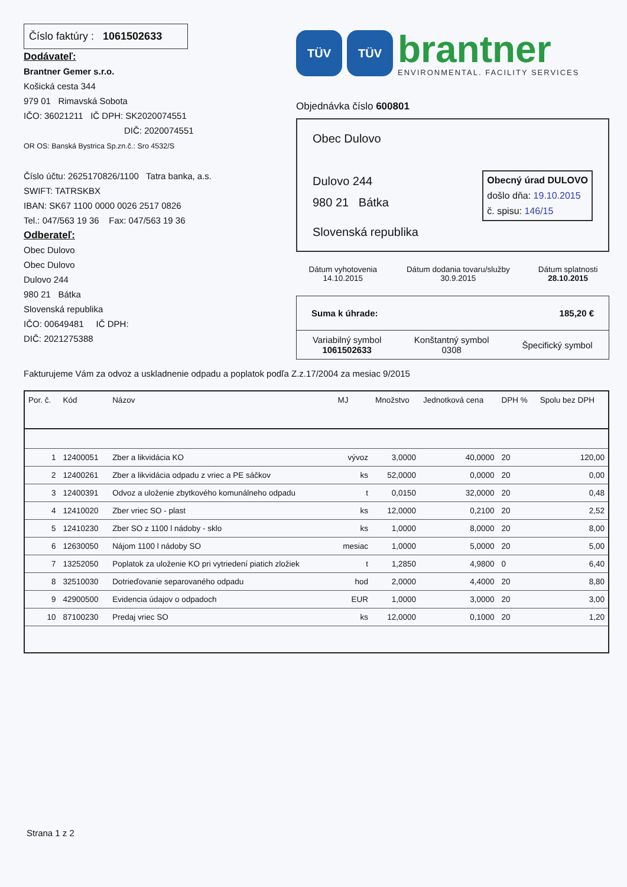Číslo faktúry : 1061502633
Dodávateľ:
Brantner Gemer s.r.o.
Košická cesta 344
979 01 Rimavská Sobota
IČO: 36021211 IČ DPH: SK2020074551
DIČ: 2020074551
OR OS: Banská Bystrica Sp.zn.č.: Sro 4532/S
Číslo účtu: 2625170826/1100 Tatra banka, a.s.
SWIFT: TATRSKBX
IBAN: SK67 1100 0000 0026 2517 0826
Tel.: 047/563 19 36 Fax: 047/563 19 36
Odberateľ:
Obec Dulovo
Obec Dulovo
Dulovo 244
980 21 Bátka
Slovenská republika
IČO: 00649481 IČ DPH:
DIČ: 2021275388
TÜV TÜV
brantner
ENVIRONMENTAL. FACILITY SERVICES
Objednávka číslo 600801
Obec Dulovo
Dulovo 244
980 21 Bátka
Obecný úrad DULOVO
došlo dňa: 19.10.2015
č. spisu: 146/15
Slovenská republika
| Dátum vyhotovenia 14.10.2015 | Dátum dodania tovaru/služby 30.9.2015 | Dátum splatnosti 28.10.2015 |
Suma k úhrade: 185,20 €
| Variabilný symbol 1061502633 | Konštantný symbol 0308 | Špecifický symbol |
Fakturujeme Vám za odvoz a uskladnenie odpadu a poplatok podľa Z.z.17/2004 za mesiac 9/2015
| Por. č. | Kód | Názov | MJ | Množstvo | Jednotková cena | DPH % | Spolu bez DPH |
| --- | --- | --- | --- | --- | --- | --- | --- |
| 1 | 12400051 | Zber a likvidácia KO | vývoz | 3,0000 | 40,0000 | 20 | 120,00 |
| 2 | 12400261 | Zber a likvidácia odpadu z vriec a PE sáčkov | ks | 52,0000 | 0,0000 | 20 | 0,00 |
| 3 | 12400391 | Odvoz a uloženie zbytkového komunálneho odpadu | t | 0,0150 | 32,0000 | 20 | 0,48 |
| 4 | 12410020 | Zber vriec SO - plast | ks | 12,0000 | 0,2100 | 20 | 2,52 |
| 5 | 12410230 | Zber SO z 1100 l nádoby - sklo | ks | 1,0000 | 8,0000 | 20 | 8,00 |
| 6 | 12630050 | Nájom 1100 l nádoby SO | mesiac | 1,0000 | 5,0000 | 20 | 5,00 |
| 7 | 13252050 | Poplatok za uloženie KO pri vytriedení piatich zložiek | t | 1,2850 | 4,9800 | 0 | 6,40 |
| 8 | 32510030 | Dotrieďovanie separovaného odpadu | hod | 2,0000 | 4,4000 | 20 | 8,80 |
| 9 | 42900500 | Evidencia údajov o odpadoch | EUR | 1,0000 | 3,0000 | 20 | 3,00 |
| 10 | 87100230 | Predaj vriec SO | ks | 12,0000 | 0,1000 | 20 | 1,20 |
Strana 1 z 2